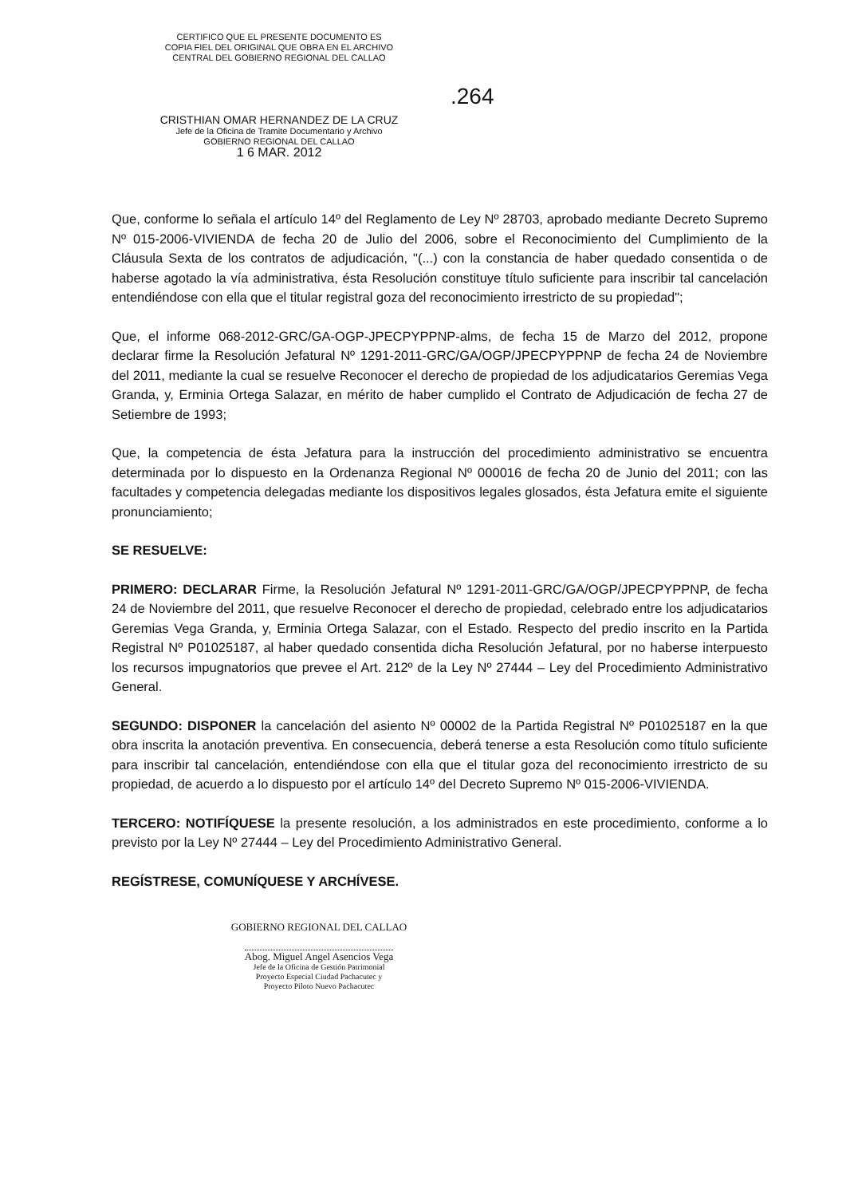CERTIFICO QUE EL PRESENTE DOCUMENTO ES
COPIA FIEL DEL ORIGINAL QUE OBRA EN EL ARCHIVO
CENTRAL DEL GOBIERNO REGIONAL DEL CALLAO
CRISTHIAN OMAR HERNANDEZ DE LA CRUZ
Jefe de la Oficina de Tramite Documentario y Archivo
GOBIERNO REGIONAL DEL CALLAO
1 6 MAR. 2012
.264
Que, conforme lo señala el artículo 14º del Reglamento de Ley Nº 28703, aprobado mediante Decreto Supremo Nº 015-2006-VIVIENDA de fecha 20 de Julio del 2006, sobre el Reconocimiento del Cumplimiento de la Cláusula Sexta de los contratos de adjudicación, "(...) con la constancia de haber quedado consentida o de haberse agotado la vía administrativa, ésta Resolución constituye título suficiente para inscribir tal cancelación entendiéndose con ella que el titular registral goza del reconocimiento irrestricto de su propiedad";
Que, el informe 068-2012-GRC/GA-OGP-JPECPYPPNP-alms, de fecha 15 de Marzo del 2012, propone declarar firme la Resolución Jefatural Nº 1291-2011-GRC/GA/OGP/JPECPYPPNP de fecha 24 de Noviembre del 2011, mediante la cual se resuelve Reconocer el derecho de propiedad de los adjudicatarios Geremias Vega Granda, y, Erminia Ortega Salazar, en mérito de haber cumplido el Contrato de Adjudicación de fecha 27 de Setiembre de 1993;
Que, la competencia de ésta Jefatura para la instrucción del procedimiento administrativo se encuentra determinada por lo dispuesto en la Ordenanza Regional Nº 000016 de fecha 20 de Junio del 2011; con las facultades y competencia delegadas mediante los dispositivos legales glosados, ésta Jefatura emite el siguiente pronunciamiento;
SE RESUELVE:
PRIMERO: DECLARAR Firme, la Resolución Jefatural Nº 1291-2011-GRC/GA/OGP/JPECPYPPNP, de fecha 24 de Noviembre del 2011, que resuelve Reconocer el derecho de propiedad, celebrado entre los adjudicatarios Geremias Vega Granda, y, Erminia Ortega Salazar, con el Estado. Respecto del predio inscrito en la Partida Registral Nº P01025187, al haber quedado consentida dicha Resolución Jefatural, por no haberse interpuesto los recursos impugnatorios que prevee el Art. 212º de la Ley Nº 27444 – Ley del Procedimiento Administrativo General.
SEGUNDO: DISPONER la cancelación del asiento Nº 00002 de la Partida Registral Nº P01025187 en la que obra inscrita la anotación preventiva. En consecuencia, deberá tenerse a esta Resolución como título suficiente para inscribir tal cancelación, entendiéndose con ella que el titular goza del reconocimiento irrestricto de su propiedad, de acuerdo a lo dispuesto por el artículo 14º del Decreto Supremo Nº 015-2006-VIVIENDA.
TERCERO: NOTIFÍQUESE la presente resolución, a los administrados en este procedimiento, conforme a lo previsto por la Ley Nº 27444 – Ley del Procedimiento Administrativo General.
REGÍSTRESE, COMUNÍQUESE Y ARCHÍVESE.
GOBIERNO REGIONAL DEL CALLAO
Abog. Miguel Angel Asencios Vega
Jefe de la Oficina de Gestión Patrimonial
Proyecto Especial Ciudad Pachacutec y
Proyecto Piloto Nuevo Pachacutec